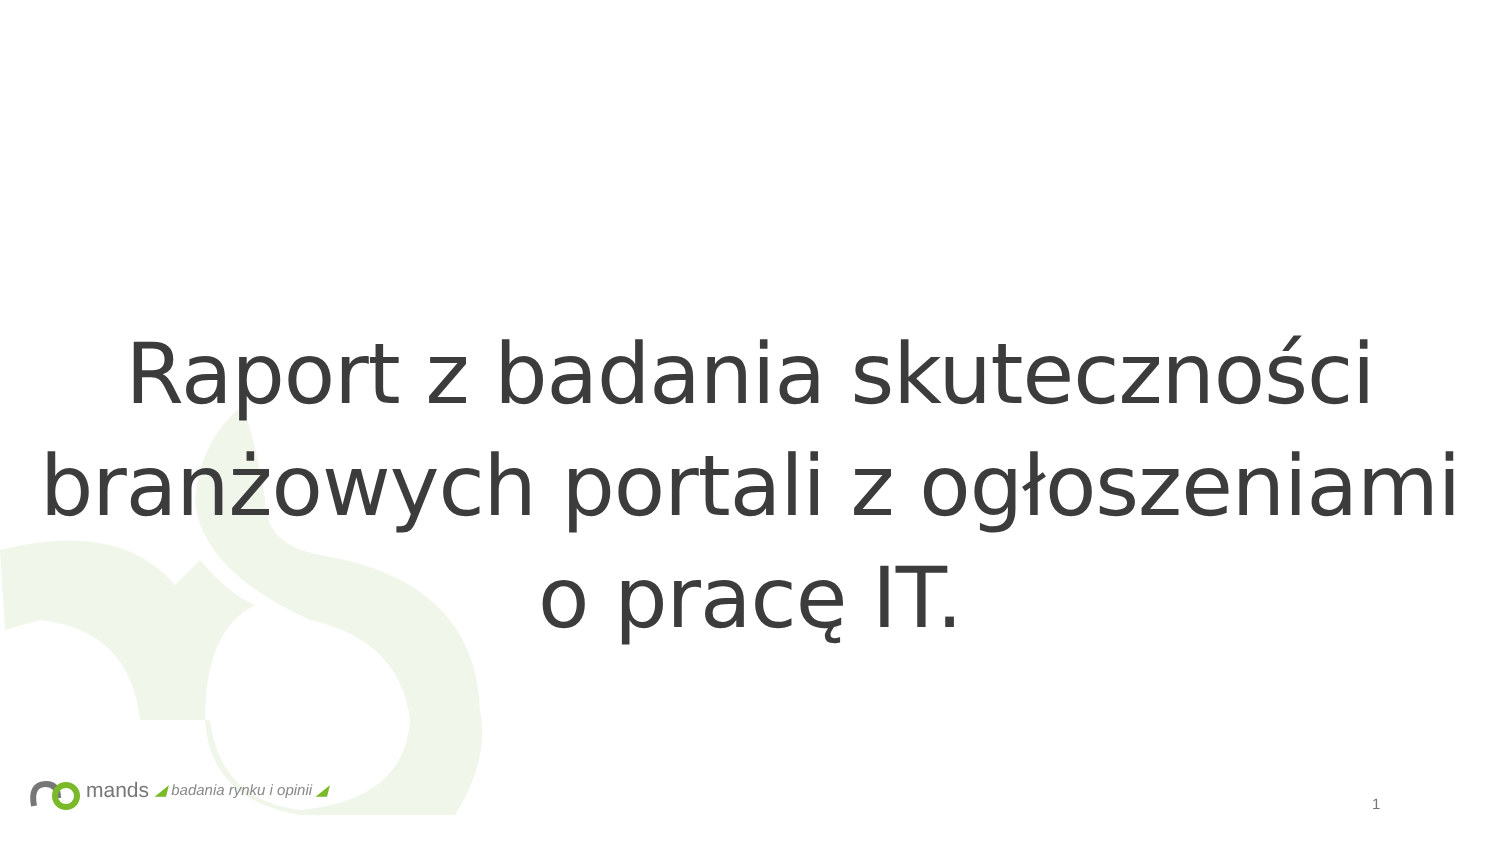Raport z badania skuteczności
branżowych portali z ogłoszeniami
o pracę IT.
mands ◢ badania rynku i opinii ◢
1